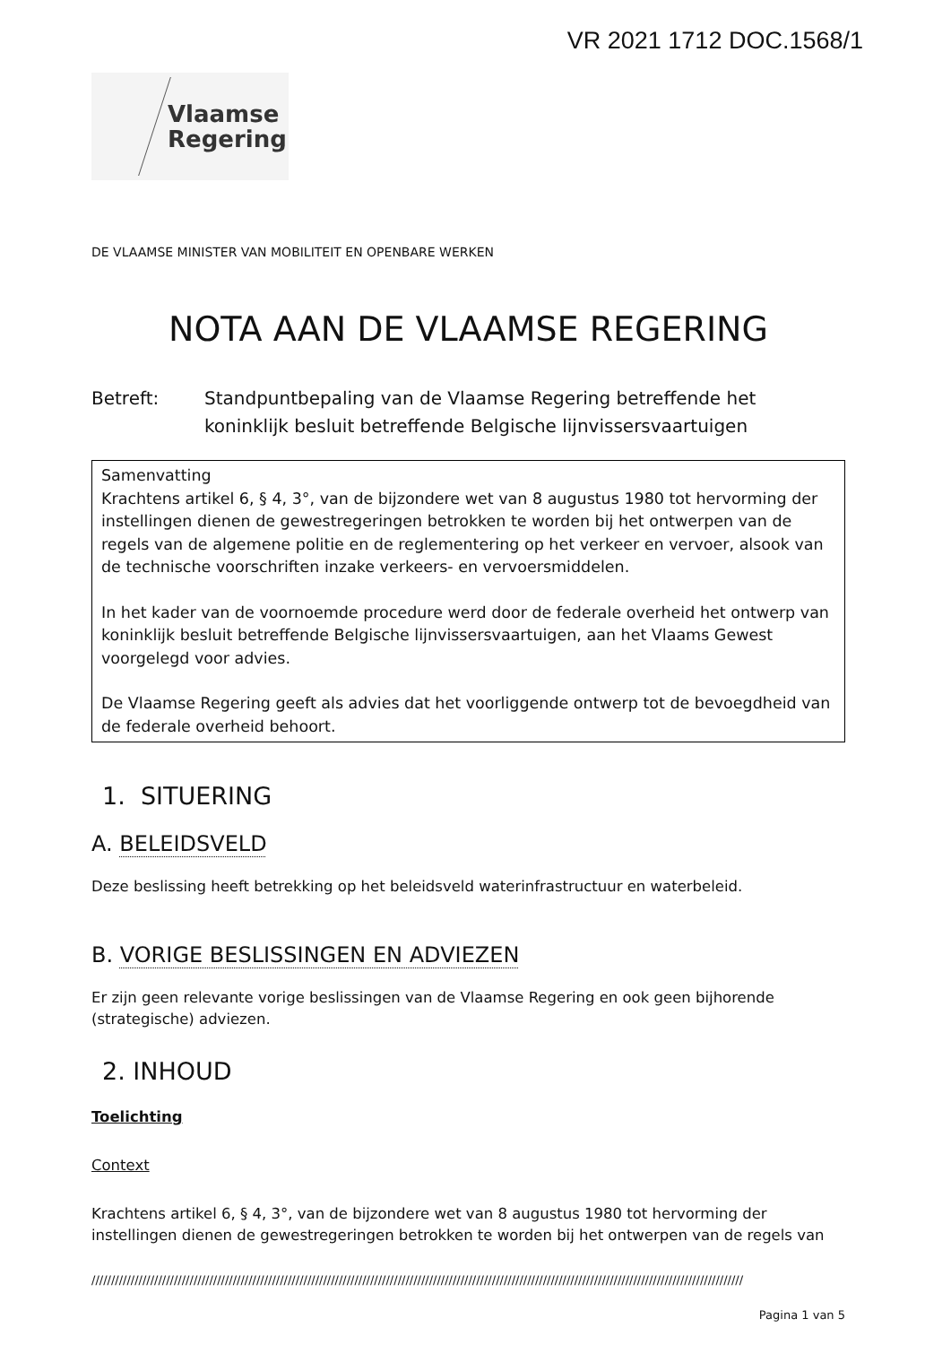VR 2021 1712 DOC.1568/1
Vlaamse
Regering
DE VLAAMSE MINISTER VAN MOBILITEIT EN OPENBARE WERKEN
NOTA AAN DE VLAAMSE REGERING
Betreft: Standpuntbepaling van de Vlaamse Regering betreffende het koninklijk besluit betreffende Belgische lijnvissersvaartuigen
Samenvatting
Krachtens artikel 6, § 4, 3°, van de bijzondere wet van 8 augustus 1980 tot hervorming der instellingen dienen de gewestregeringen betrokken te worden bij het ontwerpen van de regels van de algemene politie en de reglementering op het verkeer en vervoer, alsook van de technische voorschriften inzake verkeers- en vervoersmiddelen.
In het kader van de voornoemde procedure werd door de federale overheid het ontwerp van koninklijk besluit betreffende Belgische lijnvissersvaartuigen, aan het Vlaams Gewest voorgelegd voor advies.
De Vlaamse Regering geeft als advies dat het voorliggende ontwerp tot de bevoegdheid van de federale overheid behoort.
1. SITUERING
A. BELEIDSVELD
Deze beslissing heeft betrekking op het beleidsveld waterinfrastructuur en waterbeleid.
B. VORIGE BESLISSINGEN EN ADVIEZEN
Er zijn geen relevante vorige beslissingen van de Vlaamse Regering en ook geen bijhorende (strategische) adviezen.
2. INHOUD
Toelichting
Context
Krachtens artikel 6, § 4, 3°, van de bijzondere wet van 8 augustus 1980 tot hervorming der instellingen dienen de gewestregeringen betrokken te worden bij het ontwerpen van de regels van
//////////////////////////////////////////////////////////////////////////////////////////////////////////////////////////////////////////////////////////////////////
Pagina 1 van 5